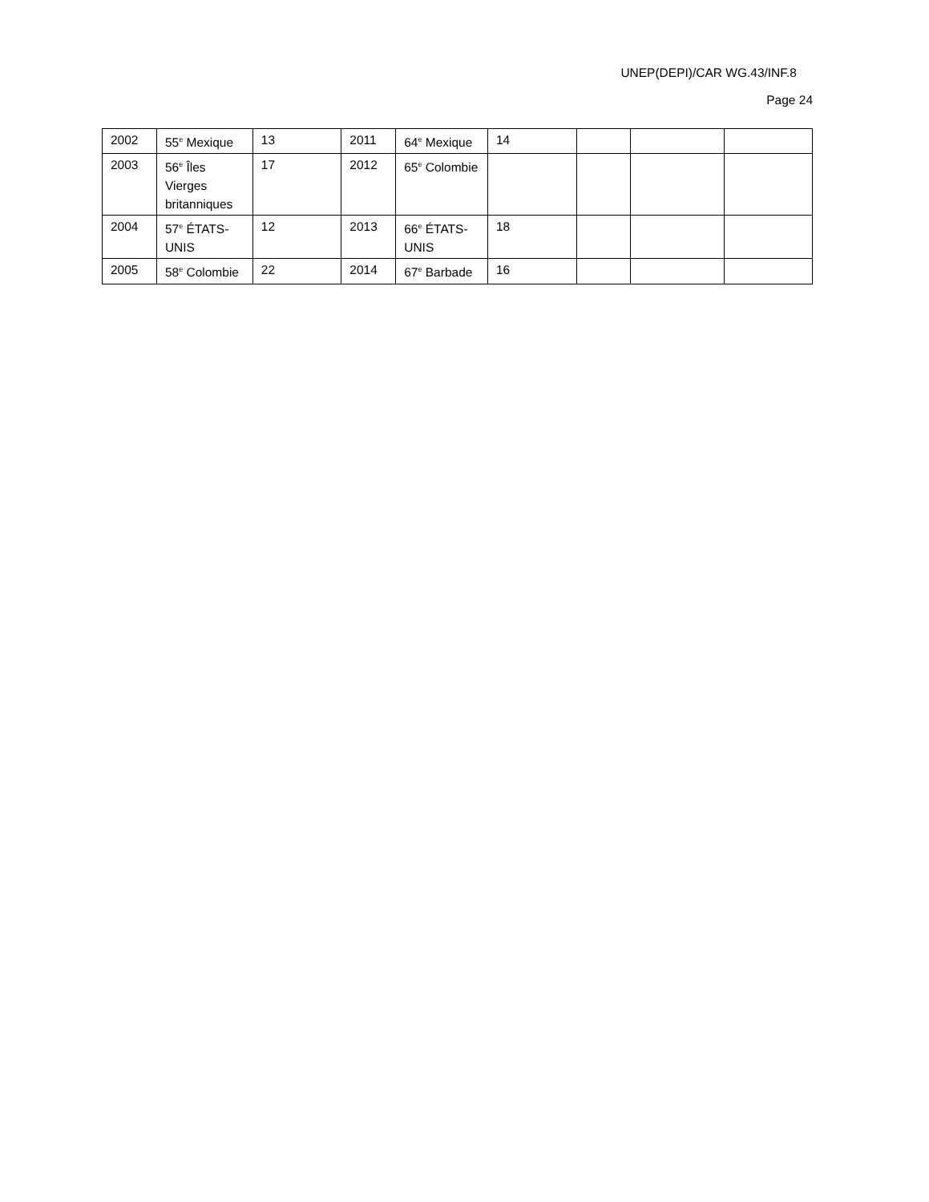UNEP(DEPI)/CAR WG.43/INF.8
Page 24
| 2002 | 55<sup>e</sup> Mexique | 13 | 2011 | 64<sup>e</sup> Mexique | 14 | | | |
| 2003 | 56<sup>e</sup> Îles Vierges britanniques | 17 | 2012 | 65<sup>e</sup> Colombie | | | | |
| 2004 | 57<sup>e</sup> ÉTATS-UNIS | 12 | 2013 | 66<sup>e</sup> ÉTATS-UNIS | 18 | | | |
| 2005 | 58<sup>e</sup> Colombie | 22 | 2014 | 67<sup>e</sup> Barbade | 16 | | | |